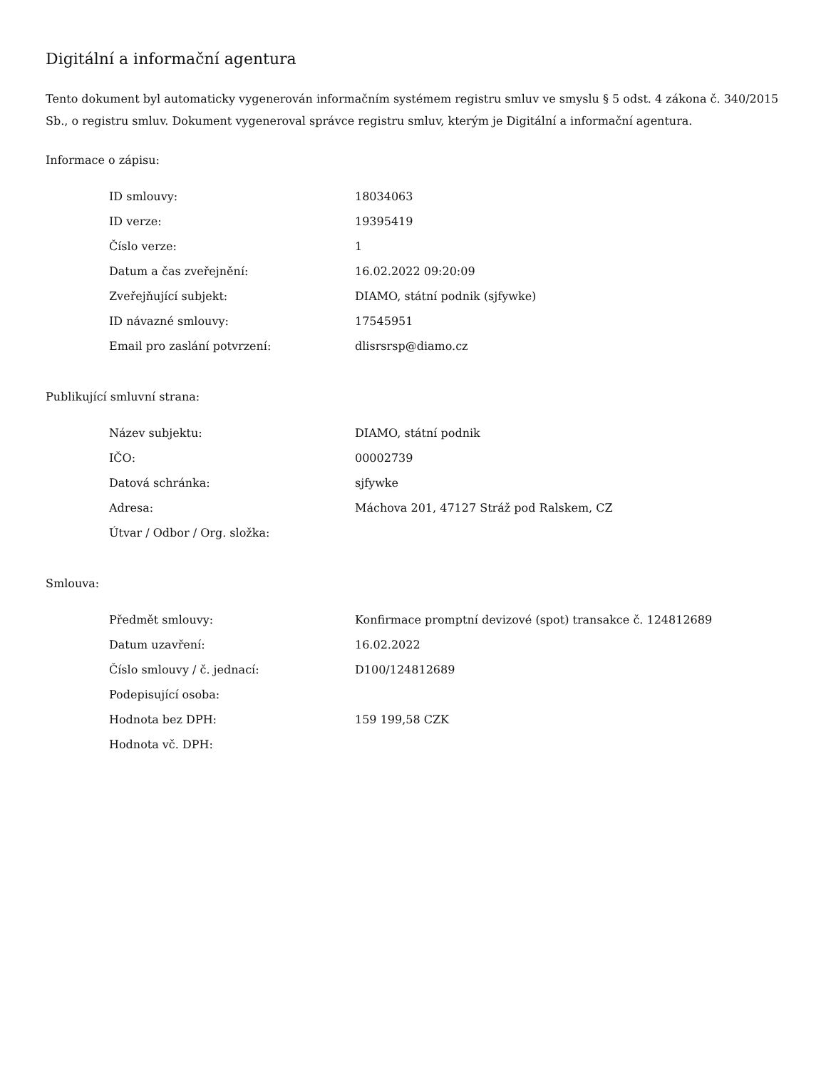Digitální a informační agentura
Tento dokument byl automaticky vygenerován informačním systémem registru smluv ve smyslu § 5 odst. 4 zákona č. 340/2015 Sb., o registru smluv. Dokument vygeneroval správce registru smluv, kterým je Digitální a informační agentura.
Informace o zápisu:
| ID smlouvy: | 18034063 |
| ID verze: | 19395419 |
| Číslo verze: | 1 |
| Datum a čas zveřejnění: | 16.02.2022 09:20:09 |
| Zveřejňující subjekt: | DIAMO, státní podnik (sjfywke) |
| ID návazné smlouvy: | 17545951 |
| Email pro zaslání potvrzení: | dlisrsrsp@diamo.cz |
Publikující smluvní strana:
| Název subjektu: | DIAMO, státní podnik |
| IČO: | 00002739 |
| Datová schránka: | sjfywke |
| Adresa: | Máchova 201, 47127 Stráž pod Ralskem, CZ |
| Útvar / Odbor / Org. složka: | |
Smlouva:
| Předmět smlouvy: | Konfirmace promptní devizové (spot) transakce č. 124812689 |
| Datum uzavření: | 16.02.2022 |
| Číslo smlouvy / č. jednací: | D100/124812689 |
| Podepisující osoba: | |
| Hodnota bez DPH: | 159 199,58 CZK |
| Hodnota vč. DPH: | |